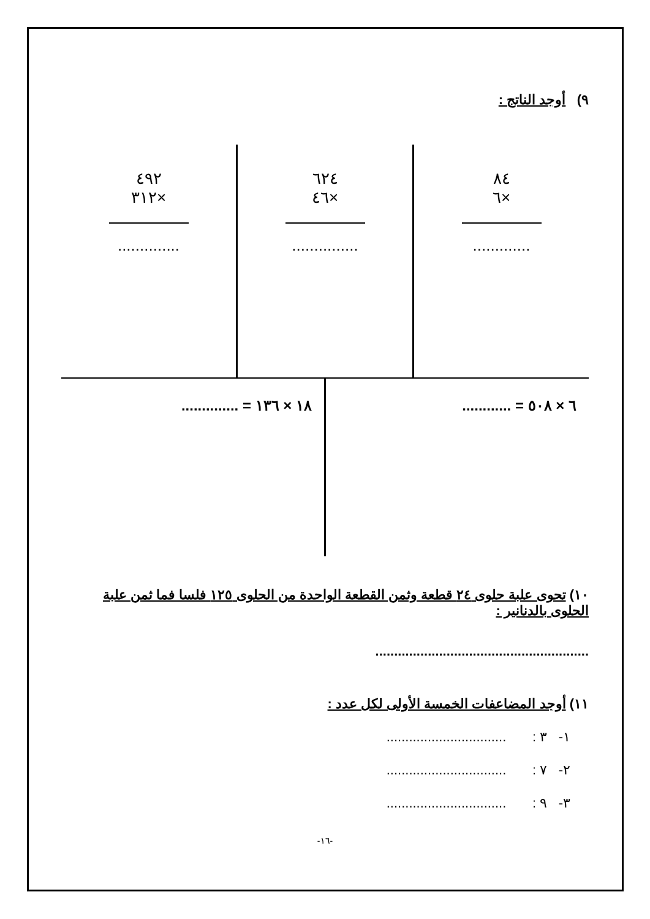٩) أوجد الناتج :
٨٤
×٦
.............
٦٢٤
×٤٦
...............
٤٩٢
×٣١٢
..............
٦ × ٥٠٨ = ............ ١٨ × ١٣٦ = ..............
١٠) تحوى علبة حلوى ٢٤ قطعة وثمن القطعة الواحدة من الحلوى ١٢٥ فلسا فما ثمن علبة الحلوى بالدنانير :
.........................................................
١١) أوجد المضاعفات الخمسة الأولى لكل عدد :
١- ٣ : ................................
٢- ٧ : ................................
٣- ٩ : ................................
-١٦-